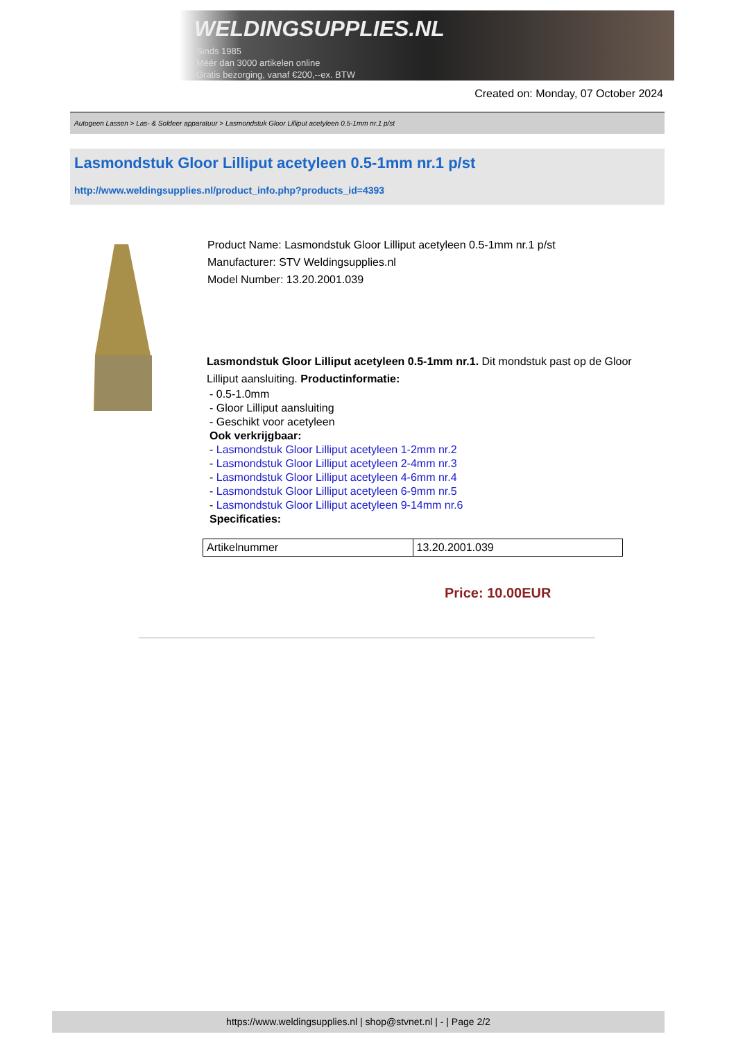WELDINGSUPPLIES.NL
- Sinds 1985
- Méér dan 3000 artikelen online
- Gratis bezorging, vanaf €200,--ex. BTW
Created on: Monday, 07 October 2024
Autogeen Lassen > Las- & Soldeer apparatuur > Lasmondstuk Gloor Lilliput acetyleen 0.5-1mm nr.1 p/st
Lasmondstuk Gloor Lilliput acetyleen 0.5-1mm nr.1 p/st
http://www.weldingsupplies.nl/product_info.php?products_id=4393
Product Name: Lasmondstuk Gloor Lilliput acetyleen 0.5-1mm nr.1 p/st
Manufacturer: STV Weldingsupplies.nl
Model Number: 13.20.2001.039
Lasmondstuk Gloor Lilliput acetyleen 0.5-1mm nr.1. Dit mondstuk past op de Gloor Lilliput aansluiting. Productinformatie:
- 0.5-1.0mm
- Gloor Lilliput aansluiting
- Geschikt voor acetyleen
Ook verkrijgbaar:
- Lasmondstuk Gloor Lilliput acetyleen 1-2mm nr.2
- Lasmondstuk Gloor Lilliput acetyleen 2-4mm nr.3
- Lasmondstuk Gloor Lilliput acetyleen 4-6mm nr.4
- Lasmondstuk Gloor Lilliput acetyleen 6-9mm nr.5
- Lasmondstuk Gloor Lilliput acetyleen 9-14mm nr.6
Specificaties:
| Artikelnummer | 13.20.2001.039 |
Price: 10.00EUR
https://www.weldingsupplies.nl | shop@stvnet.nl | - | Page 2/2